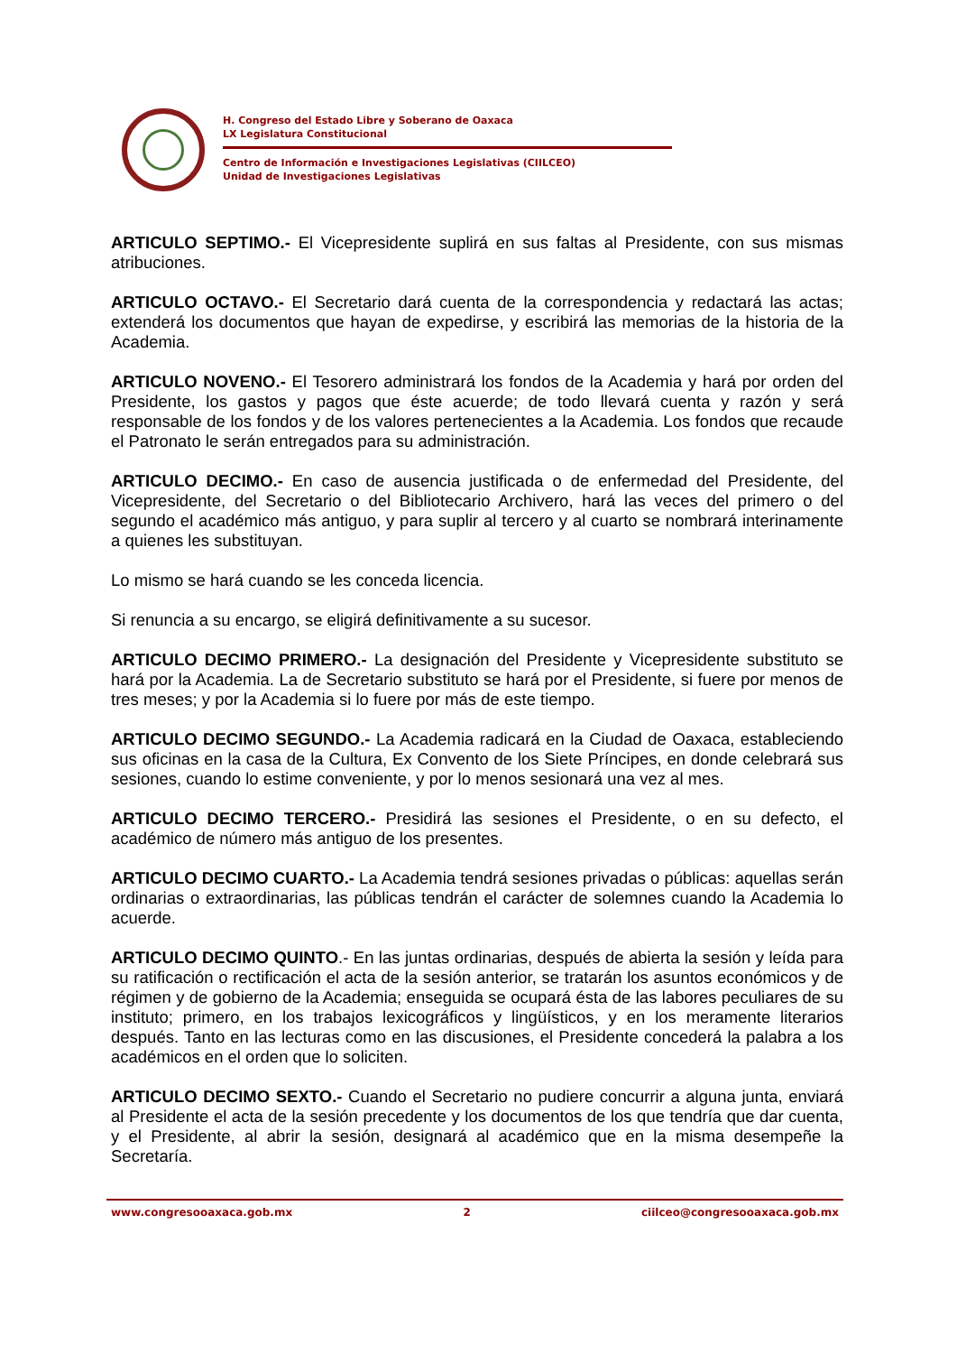H. Congreso del Estado Libre y Soberano de Oaxaca
LX Legislatura Constitucional
Centro de Información e Investigaciones Legislativas (CIILCEO)
Unidad de Investigaciones Legislativas
ARTICULO SEPTIMO.- El Vicepresidente suplirá en sus faltas al Presidente, con sus mismas atribuciones.
ARTICULO OCTAVO.- El Secretario dará cuenta de la correspondencia y redactará las actas; extenderá los documentos que hayan de expedirse, y escribirá las memorias de la historia de la Academia.
ARTICULO NOVENO.- El Tesorero administrará los fondos de la Academia y hará por orden del Presidente, los gastos y pagos que éste acuerde; de todo llevará cuenta y razón y será responsable de los fondos y de los valores pertenecientes a la Academia. Los fondos que recaude el Patronato le serán entregados para su administración.
ARTICULO DECIMO.- En caso de ausencia justificada o de enfermedad del Presidente, del Vicepresidente, del Secretario o del Bibliotecario Archivero, hará las veces del primero o del segundo el académico más antiguo, y para suplir al tercero y al cuarto se nombrará interinamente a quienes les substituyan.
Lo mismo se hará cuando se les conceda licencia.
Si renuncia a su encargo, se eligirá definitivamente a su sucesor.
ARTICULO DECIMO PRIMERO.- La designación del Presidente y Vicepresidente substituto se hará por la Academia. La de Secretario substituto se hará por el Presidente, si fuere por menos de tres meses; y por la Academia si lo fuere por más de este tiempo.
ARTICULO DECIMO SEGUNDO.- La Academia radicará en la Ciudad de Oaxaca, estableciendo sus oficinas en la casa de la Cultura, Ex Convento de los Siete Príncipes, en donde celebrará sus sesiones, cuando lo estime conveniente, y por lo menos sesionará una vez al mes.
ARTICULO DECIMO TERCERO.- Presidirá las sesiones el Presidente, o en su defecto, el académico de número más antiguo de los presentes.
ARTICULO DECIMO CUARTO.- La Academia tendrá sesiones privadas o públicas: aquellas serán ordinarias o extraordinarias, las públicas tendrán el carácter de solemnes cuando la Academia lo acuerde.
ARTICULO DECIMO QUINTO.- En las juntas ordinarias, después de abierta la sesión y leída para su ratificación o rectificación el acta de la sesión anterior, se tratarán los asuntos económicos y de régimen y de gobierno de la Academia; enseguida se ocupará ésta de las labores peculiares de su instituto; primero, en los trabajos lexicográficos y lingüísticos, y en los meramente literarios después. Tanto en las lecturas como en las discusiones, el Presidente concederá la palabra a los académicos en el orden que lo soliciten.
ARTICULO DECIMO SEXTO.- Cuando el Secretario no pudiere concurrir a alguna junta, enviará al Presidente el acta de la sesión precedente y los documentos de los que tendría que dar cuenta, y el Presidente, al abrir la sesión, designará al académico que en la misma desempeñe la Secretaría.
www.congresooaxaca.gob.mx 2 ciilceo@congresooaxaca.gob.mx